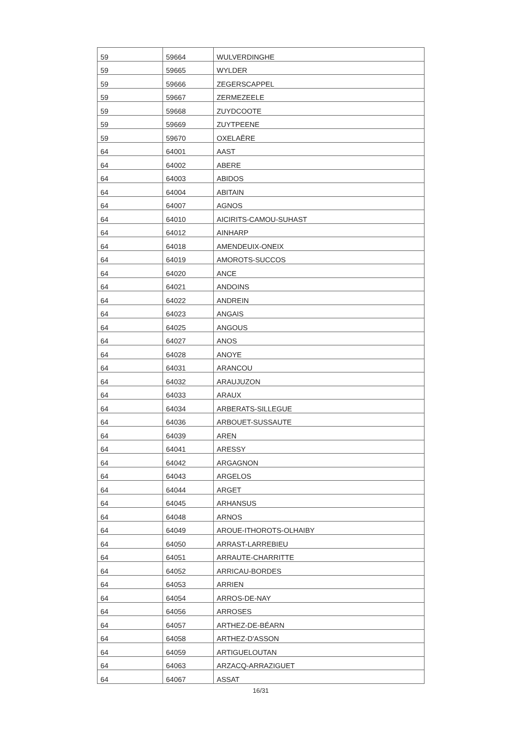| 59 | 59664 | WULVERDINGHE |
| 59 | 59665 | WYLDER |
| 59 | 59666 | ZEGERSCAPPEL |
| 59 | 59667 | ZERMEZEELE |
| 59 | 59668 | ZUYDCOOTE |
| 59 | 59669 | ZUYTPEENE |
| 59 | 59670 | OXELAËRE |
| 64 | 64001 | AAST |
| 64 | 64002 | ABERE |
| 64 | 64003 | ABIDOS |
| 64 | 64004 | ABITAIN |
| 64 | 64007 | AGNOS |
| 64 | 64010 | AICIRITS-CAMOU-SUHAST |
| 64 | 64012 | AINHARP |
| 64 | 64018 | AMENDEUIX-ONEIX |
| 64 | 64019 | AMOROTS-SUCCOS |
| 64 | 64020 | ANCE |
| 64 | 64021 | ANDOINS |
| 64 | 64022 | ANDREIN |
| 64 | 64023 | ANGAIS |
| 64 | 64025 | ANGOUS |
| 64 | 64027 | ANOS |
| 64 | 64028 | ANOYE |
| 64 | 64031 | ARANCOU |
| 64 | 64032 | ARAUJUZON |
| 64 | 64033 | ARAUX |
| 64 | 64034 | ARBERATS-SILLEGUE |
| 64 | 64036 | ARBOUET-SUSSAUTE |
| 64 | 64039 | AREN |
| 64 | 64041 | ARESSY |
| 64 | 64042 | ARGAGNON |
| 64 | 64043 | ARGELOS |
| 64 | 64044 | ARGET |
| 64 | 64045 | ARHANSUS |
| 64 | 64048 | ARNOS |
| 64 | 64049 | AROUE-ITHOROTS-OLHAIBY |
| 64 | 64050 | ARRAST-LARREBIEU |
| 64 | 64051 | ARRAUTE-CHARRITTE |
| 64 | 64052 | ARRICAU-BORDES |
| 64 | 64053 | ARRIEN |
| 64 | 64054 | ARROS-DE-NAY |
| 64 | 64056 | ARROSES |
| 64 | 64057 | ARTHEZ-DE-BÉARN |
| 64 | 64058 | ARTHEZ-D'ASSON |
| 64 | 64059 | ARTIGUELOUTAN |
| 64 | 64063 | ARZACQ-ARRAZIGUET |
| 64 | 64067 | ASSAT |
16/31